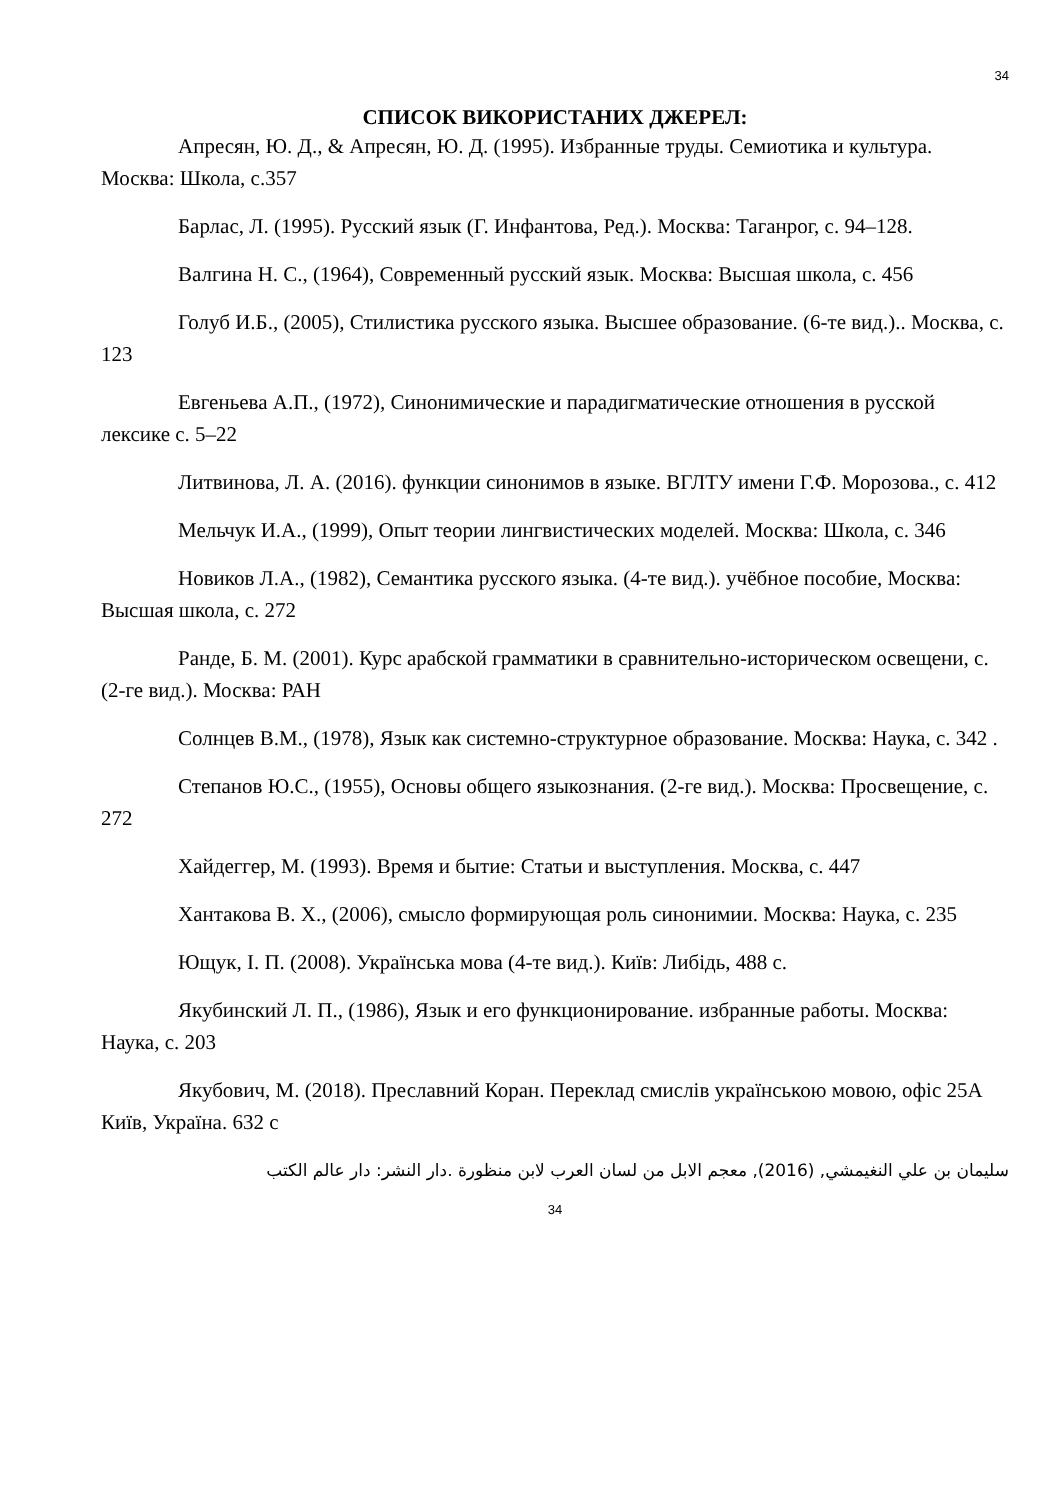34
СПИСОК ВИКОРИСТАНИХ ДЖЕРЕЛ:
Апресян, Ю. Д., & Апресян, Ю. Д. (1995). Избранные труды. Семиотика и культура. Москва: Школа, с.357
Барлас, Л. (1995). Русский язык (Г. Инфантова, Ред.). Москва: Таганрог, с. 94–128.
Валгина Н. С., (1964), Современный русский язык. Москва: Высшая школа, с. 456
Голуб И.Б., (2005), Стилистика русского языка. Высшее образование. (6-те вид.).. Москва, с. 123
Евгеньева А.П., (1972), Синонимические и парадигматические отношения в русской лексике с. 5–22
Литвинова, Л. А. (2016). функции синонимов в языке. ВГЛТУ имени Г.Ф. Морозова., с. 412
Мельчук И.А., (1999), Опыт теории лингвистических моделей. Москва: Школа, с. 346
Новиков Л.А., (1982), Семантика русского языка. (4-те вид.). учёбное пособие, Москва: Высшая школа, с. 272
Ранде, Б. М. (2001). Курс арабской грамматики в сравнительно-историческом освещени, с. (2-ге вид.). Москва: РАН
Солнцев В.М., (1978), Язык как системно-структурное образование. Москва: Наука, с. 342 .
Степанов Ю.С., (1955), Основы общего языкознания. (2-ге вид.). Москва: Просвещение, с. 272
Хайдеггер, М. (1993). Время и бытие: Статьи и выступления. Москва, с. 447
Хантакова В. Х., (2006), смысло формирующая роль синонимии. Москва: Наука, с. 235
Ющук, І. П. (2008). Українська мова (4-те вид.). Київ: Либідь, 488 с.
Якубинский Л. П., (1986), Язык и его функционирование. избранные работы. Москва: Наука, с. 203
Якубович, М. (2018). Преславний Коран. Переклад смислів українською мовою, офіс 25А Київ, Україна. 632 с
سليمان بن علي النغيمشي, (2016), معجم الابل من لسان العرب لابن منظورة .دار النشر: دار عالم الكتب
34